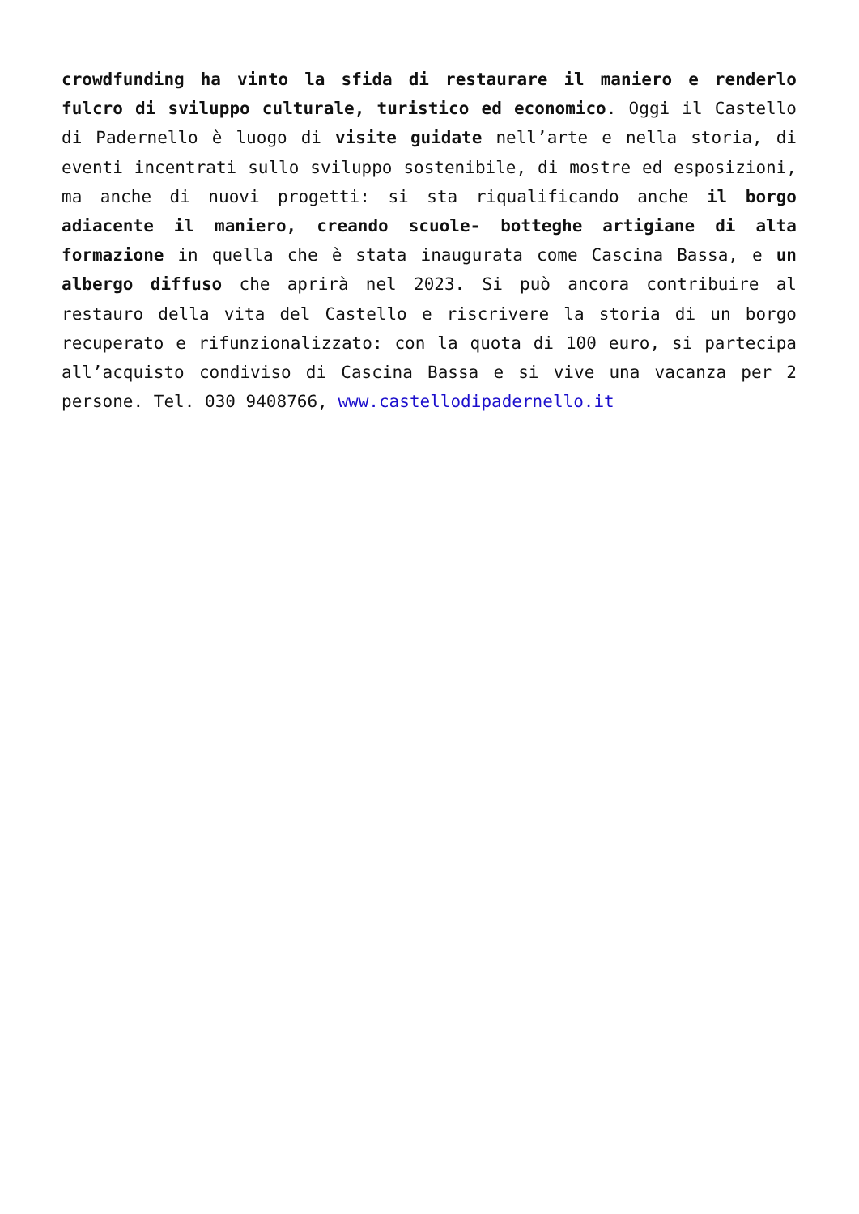crowdfunding ha vinto la sfida di restaurare il maniero e renderlo fulcro di sviluppo culturale, turistico ed economico. Oggi il Castello di Padernello è luogo di visite guidate nell’arte e nella storia, di eventi incentrati sullo sviluppo sostenibile, di mostre ed esposizioni, ma anche di nuovi progetti: si sta riqualificando anche il borgo adiacente il maniero, creando scuole- botteghe artigiane di alta formazione in quella che è stata inaugurata come Cascina Bassa, e un albergo diffuso che aprirà nel 2023. Si può ancora contribuire al restauro della vita del Castello e riscrivere la storia di un borgo recuperato e rifunzionalizzato: con la quota di 100 euro, si partecipa all’acquisto condiviso di Cascina Bassa e si vive una vacanza per 2 persone. Tel. 030 9408766, www.castellodipadernello.it